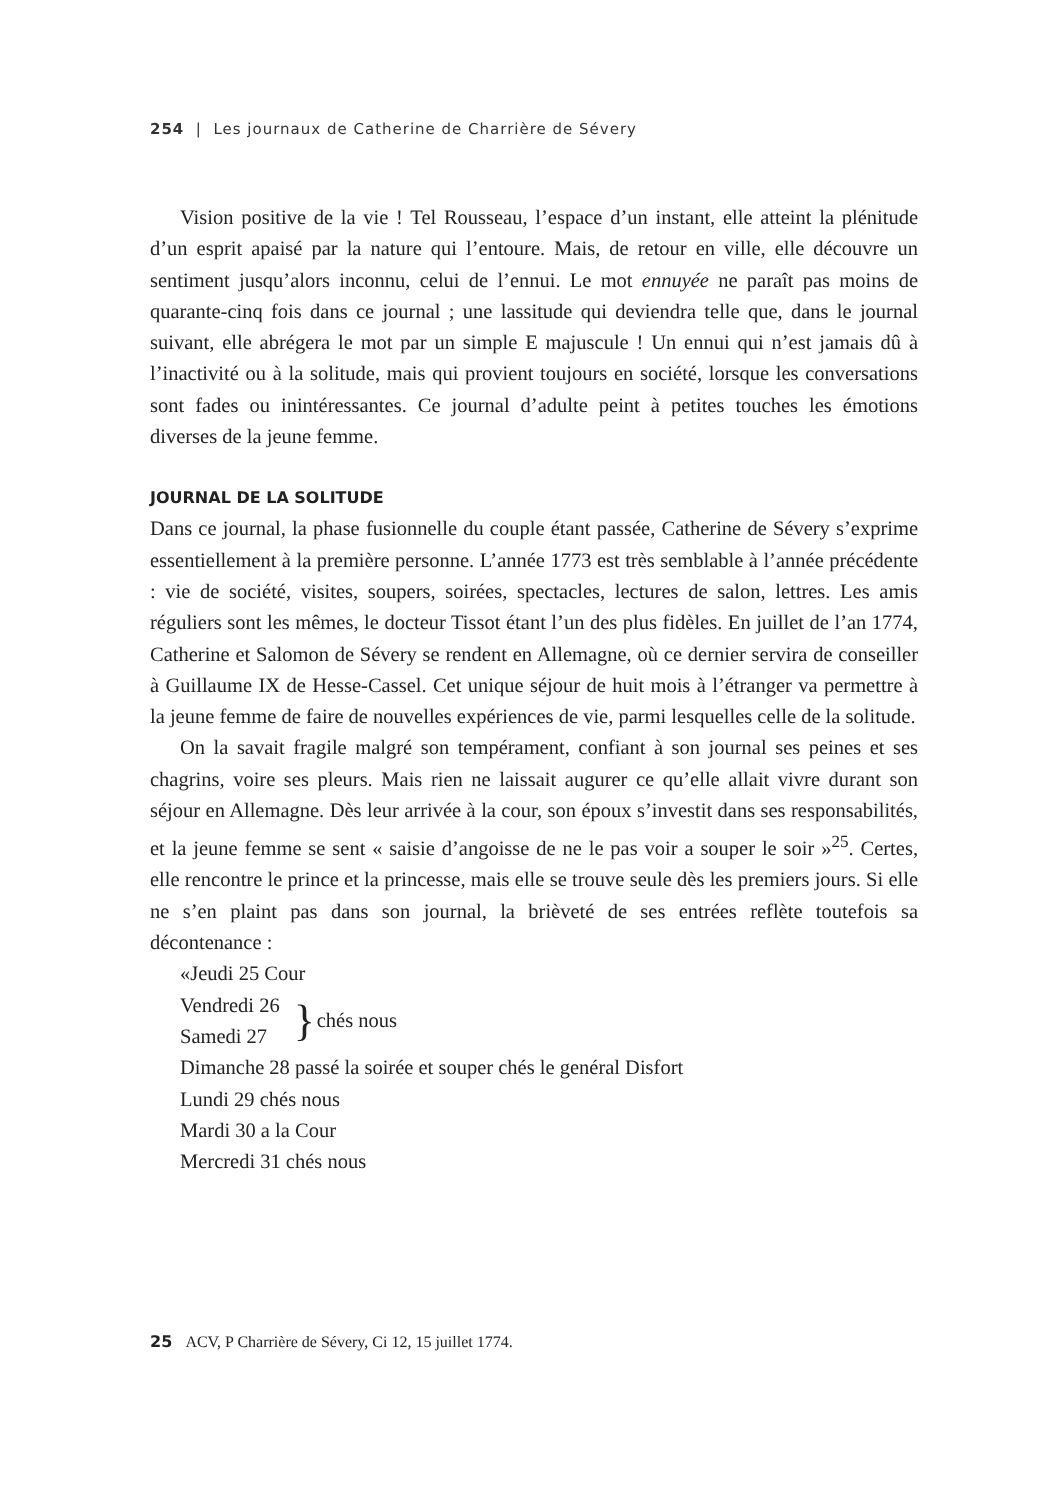254 | Les journaux de Catherine de Charrière de Sévery
Vision positive de la vie ! Tel Rousseau, l’espace d’un instant, elle atteint la plénitude d’un esprit apaisé par la nature qui l’entoure. Mais, de retour en ville, elle découvre un sentiment jusqu’alors inconnu, celui de l’ennui. Le mot ennuyée ne paraît pas moins de quarante-cinq fois dans ce journal ; une lassitude qui deviendra telle que, dans le journal suivant, elle abrégera le mot par un simple E majuscule ! Un ennui qui n’est jamais dû à l’inactivité ou à la solitude, mais qui provient toujours en société, lorsque les conversations sont fades ou inintéressantes. Ce journal d’adulte peint à petites touches les émotions diverses de la jeune femme.
JOURNAL DE LA SOLITUDE
Dans ce journal, la phase fusionnelle du couple étant passée, Catherine de Sévery s’exprime essentiellement à la première personne. L’année 1773 est très semblable à l’année précédente : vie de société, visites, soupers, soirées, spectacles, lectures de salon, lettres. Les amis réguliers sont les mêmes, le docteur Tissot étant l’un des plus fidèles. En juillet de l’an 1774, Catherine et Salomon de Sévery se rendent en Allemagne, où ce dernier servira de conseiller à Guillaume IX de Hesse-Cassel. Cet unique séjour de huit mois à l’étranger va permettre à la jeune femme de faire de nouvelles expériences de vie, parmi lesquelles celle de la solitude.
On la savait fragile malgré son tempérament, confiant à son journal ses peines et ses chagrins, voire ses pleurs. Mais rien ne laissait augurer ce qu’elle allait vivre durant son séjour en Allemagne. Dès leur arrivée à la cour, son époux s’investit dans ses responsabilités, et la jeune femme se sent « saisie d’angoisse de ne le pas voir a souper le soir »<sup>25</sup>. Certes, elle rencontre le prince et la princesse, mais elle se trouve seule dès les premiers jours. Si elle ne s’en plaint pas dans son journal, la brièveté de ses entrées reflète toutefois sa décontenance :
«Jeudi 25 Cour
Vendredi 26
Samedi 27 } chés nous
Dimanche 28 passé la soirée et souper chés le genéral Disfort
Lundi 29 chés nous
Mardi 30 a la Cour
Mercredi 31 chés nous
25 ACV, P Charrière de Sévery, Ci 12, 15 juillet 1774.